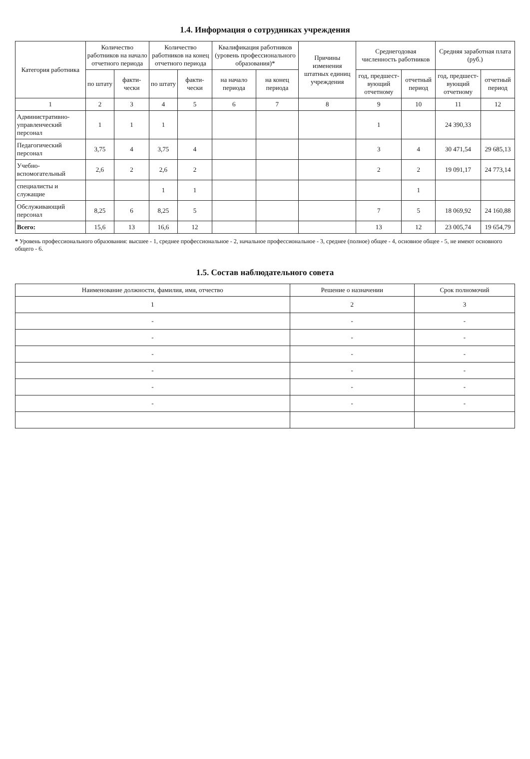1.4. Информация о сотрудниках учреждения
| Категория работника | Количество работников на начало отчетного периода | | Количество работников на конец отчетного периода | | Квалификация работников (уровень профессионального образования)* | | Причины изменения штатных единиц учреждения | Среднегодовая численность работников | | Средняя заработная плата (руб.) | |
| --- | --- | --- | --- | --- | --- | --- | --- | --- | --- | --- | --- |
| | по штату | факти-чески | по штату | факти-чески | на начало периода | на конец периода | | год, предшест-вующий отчетному | отчетный период | год, предшест-вующий отчетному | отчетный период |
| 1 | 2 | 3 | 4 | 5 | 6 | 7 | 8 | 9 | 10 | 11 | 12 |
| Административно-управленческий персонал | 1 | 1 | 1 | | | | | 1 | | 24 390,33 | |
| Педагогический персонал | 3,75 | 4 | 3,75 | 4 | | | | 3 | 4 | 30 471,54 | 29 685,13 |
| Учебно-вспомогательный | 2,6 | 2 | 2,6 | 2 | | | | 2 | 2 | 19 091,17 | 24 773,14 |
| специалисты и служащие | | | 1 | 1 | | | | | 1 | | |
| Обслуживающий персонал | 8,25 | 6 | 8,25 | 5 | | | | 7 | 5 | 18 069,92 | 24 160,88 |
| Всего: | 15,6 | 13 | 16,6 | 12 | | | | 13 | 12 | 23 005,74 | 19 654,79 |
* Уровень профессионального образования: высшее - 1, среднее профессиональное - 2, начальное профессиональное - 3, среднее (полное) общее - 4, основное общее - 5, не имеют основного общего - 6.
1.5. Состав наблюдательного совета
| Наименование должности, фамилия, имя, отчество | Решение о назначении | Срок полномочий |
| --- | --- | --- |
| 1 | 2 | 3 |
| - | - | - |
| - | - | - |
| - | - | - |
| - | - | - |
| - | - | - |
| - | - | - |